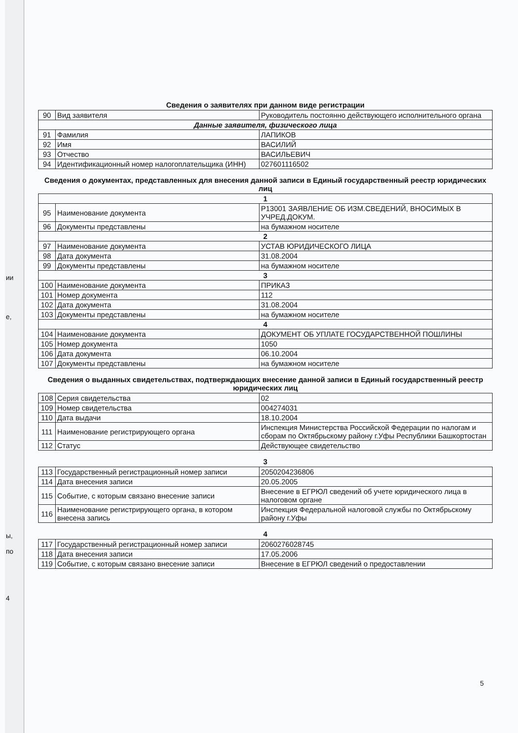ии
е,
ы,
по
4
Сведения о заявителях при данном виде регистрации
| 90 | Вид заявителя | Руководитель постоянно действующего исполнительного органа |
| Данные заявителя, физического лица | | |
| 91 | Фамилия | ЛАПИКОВ |
| 92 | Имя | ВАСИЛИЙ |
| 93 | Отчество | ВАСИЛЬЕВИЧ |
| 94 | Идентификационный номер налогоплательщика (ИНН) | 027601116502 |
Сведения о документах, представленных для внесения данной записи в Единый государственный реестр юридических лиц
| 1 | | |
| 95 | Наименование документа | Р13001 ЗАЯВЛЕНИЕ ОБ ИЗМ.СВЕДЕНИЙ, ВНОСИМЫХ В УЧРЕД.ДОКУМ. |
| 96 | Документы представлены | на бумажном носителе |
| 2 | | |
| 97 | Наименование документа | УСТАВ ЮРИДИЧЕСКОГО ЛИЦА |
| 98 | Дата документа | 31.08.2004 |
| 99 | Документы представлены | на бумажном носителе |
| 3 | | |
| 100 | Наименование документа | ПРИКАЗ |
| 101 | Номер документа | 112 |
| 102 | Дата документа | 31.08.2004 |
| 103 | Документы представлены | на бумажном носителе |
| 4 | | |
| 104 | Наименование документа | ДОКУМЕНТ ОБ УПЛАТЕ ГОСУДАРСТВЕННОЙ ПОШЛИНЫ |
| 105 | Номер документа | 1050 |
| 106 | Дата документа | 06.10.2004 |
| 107 | Документы представлены | на бумажном носителе |
Сведения о выданных свидетельствах, подтверждающих внесение данной записи в Единый государственный реестр юридических лиц
| 108 | Серия свидетельства | 02 |
| 109 | Номер свидетельства | 004274031 |
| 110 | Дата выдачи | 18.10.2004 |
| 111 | Наименование регистрирующего органа | Инспекция Министерства Российской Федерации по налогам и сборам по Октябрьскому району г.Уфы Республики Башкортостан |
| 112 | Статус | Действующее свидетельство |
3
| 113 | Государственный регистрационный номер записи | 2050204236806 |
| 114 | Дата внесения записи | 20.05.2005 |
| 115 | Событие, с которым связано внесение записи | Внесение в ЕГРЮЛ сведений об учете юридического лица в налоговом органе |
| 116 | Наименование регистрирующего органа, в котором внесена запись | Инспекция Федеральной налоговой службы по Октябрьскому району г.Уфы |
4
| 117 | Государственный регистрационный номер записи | 2060276028745 |
| 118 | Дата внесения записи | 17.05.2006 |
| 119 | Событие, с которым связано внесение записи | Внесение в ЕГРЮЛ сведений о предоставлении |
5